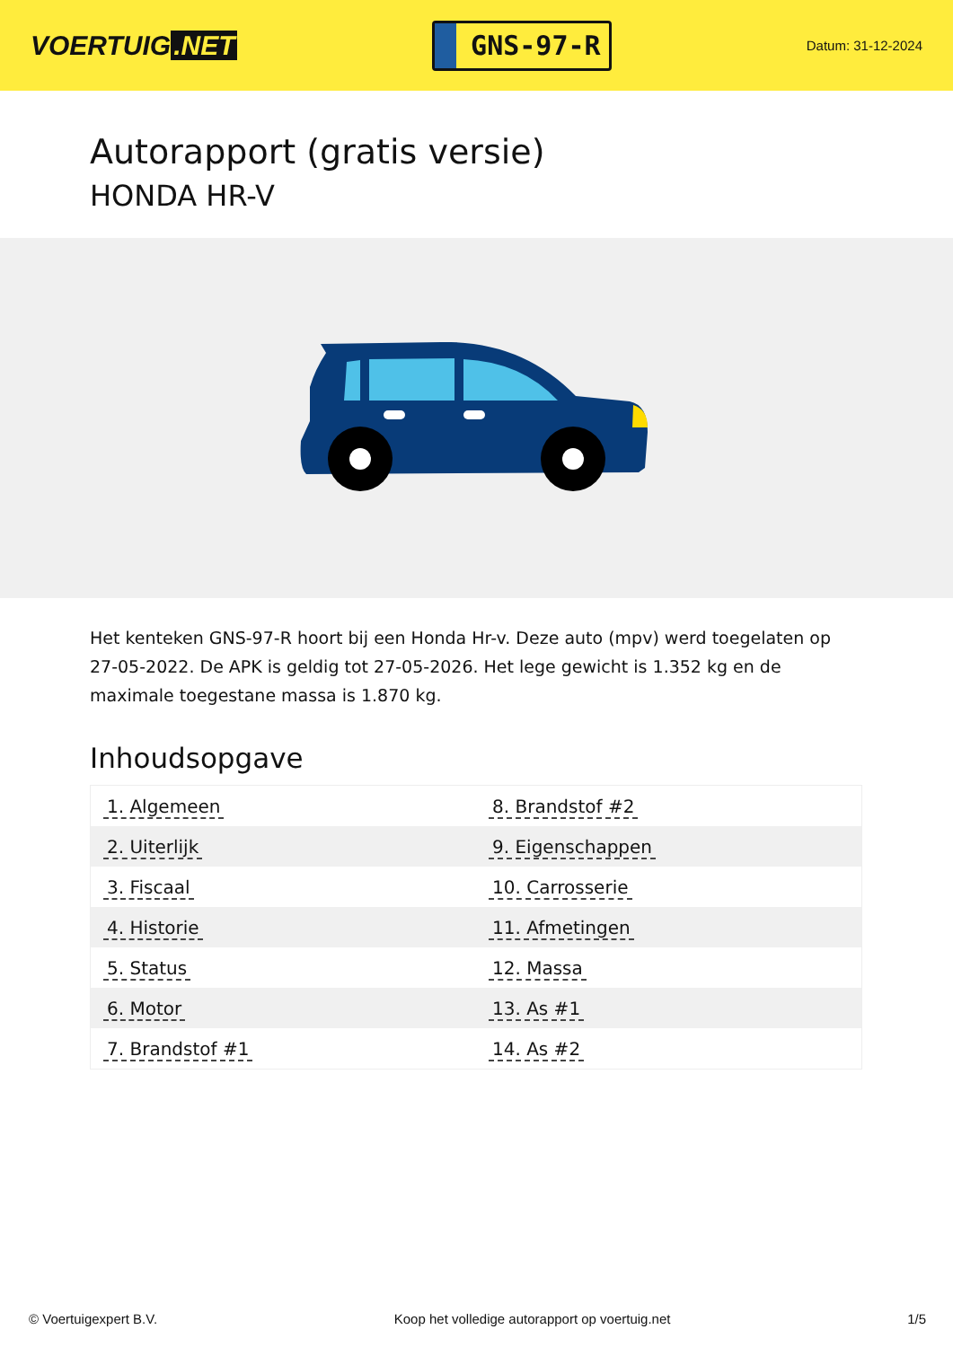VOERTUIG.NET
GNS-97-R
Datum: 31-12-2024
Autorapport (gratis versie)
HONDA HR-V
Het kenteken GNS-97-R hoort bij een Honda Hr-v. Deze auto (mpv) werd toegelaten op 27-05-2022. De APK is geldig tot 27-05-2026. Het lege gewicht is 1.352 kg en de maximale toegestane massa is 1.870 kg.
Inhoudsopgave
| 1. Algemeen | 8. Brandstof #2 |
| 2. Uiterlijk | 9. Eigenschappen |
| 3. Fiscaal | 10. Carrosserie |
| 4. Historie | 11. Afmetingen |
| 5. Status | 12. Massa |
| 6. Motor | 13. As #1 |
| 7. Brandstof #1 | 14. As #2 |
© Voertuigexpert B.V. Koop het volledige autorapport op voertuig.net 1/5